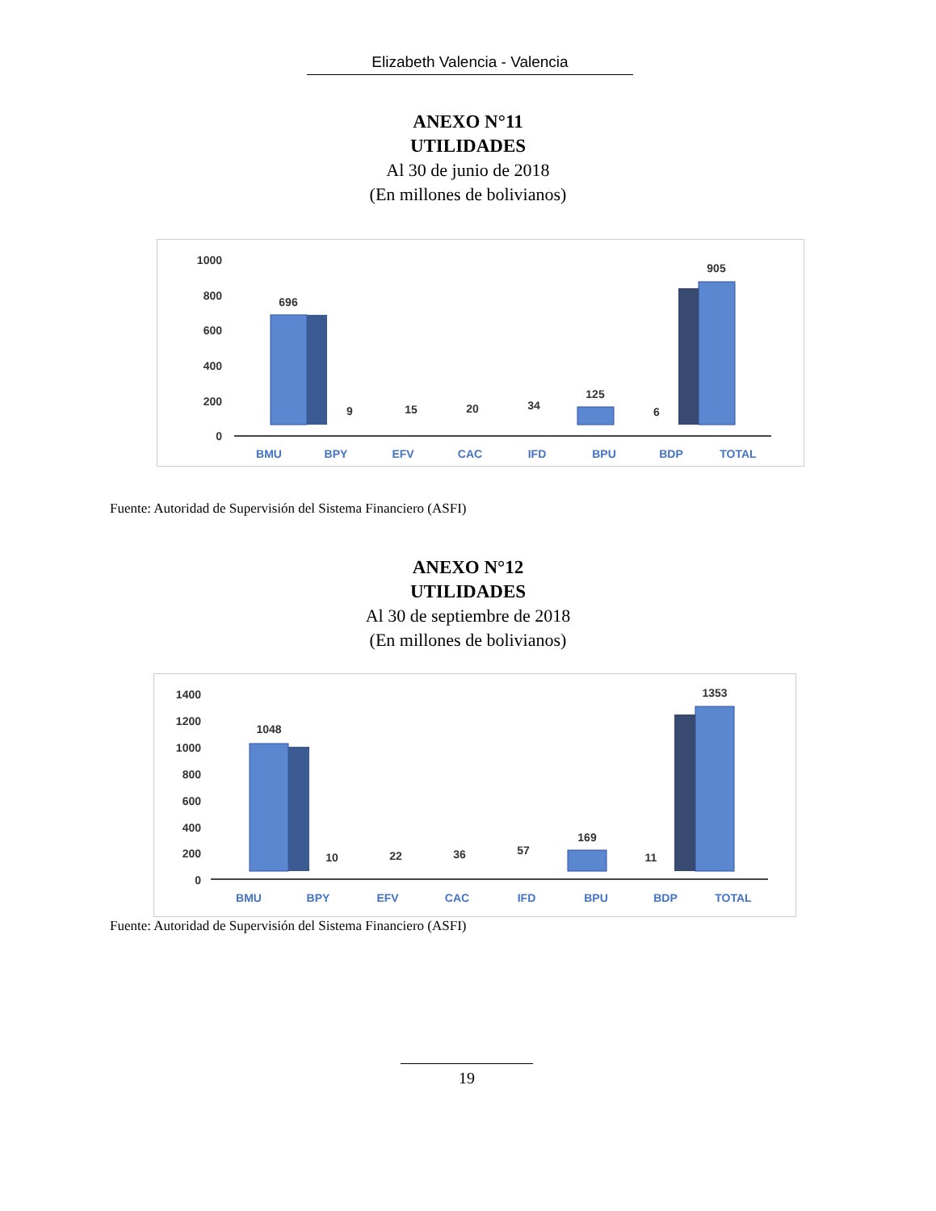Elizabeth Valencia - Valencia
ANEXO N°11
UTILIDADES
Al 30 de junio de 2018
(En millones de bolivianos)
1000
800
600
400
200
0
696
9
15
20
34
125
6
905
BMU
BPY
EFV
CAC
IFD
BPU
BDP
TOTAL
Fuente: Autoridad de Supervisión del Sistema Financiero (ASFI)
ANEXO N°12
UTILIDADES
Al 30 de septiembre de 2018
(En millones de bolivianos)
1400
1200
1000
800
600
400
200
0
1048
10
22
36
57
169
11
1353
BMU
BPY
EFV
CAC
IFD
BPU
BDP
TOTAL
Fuente: Autoridad de Supervisión del Sistema Financiero (ASFI)
19